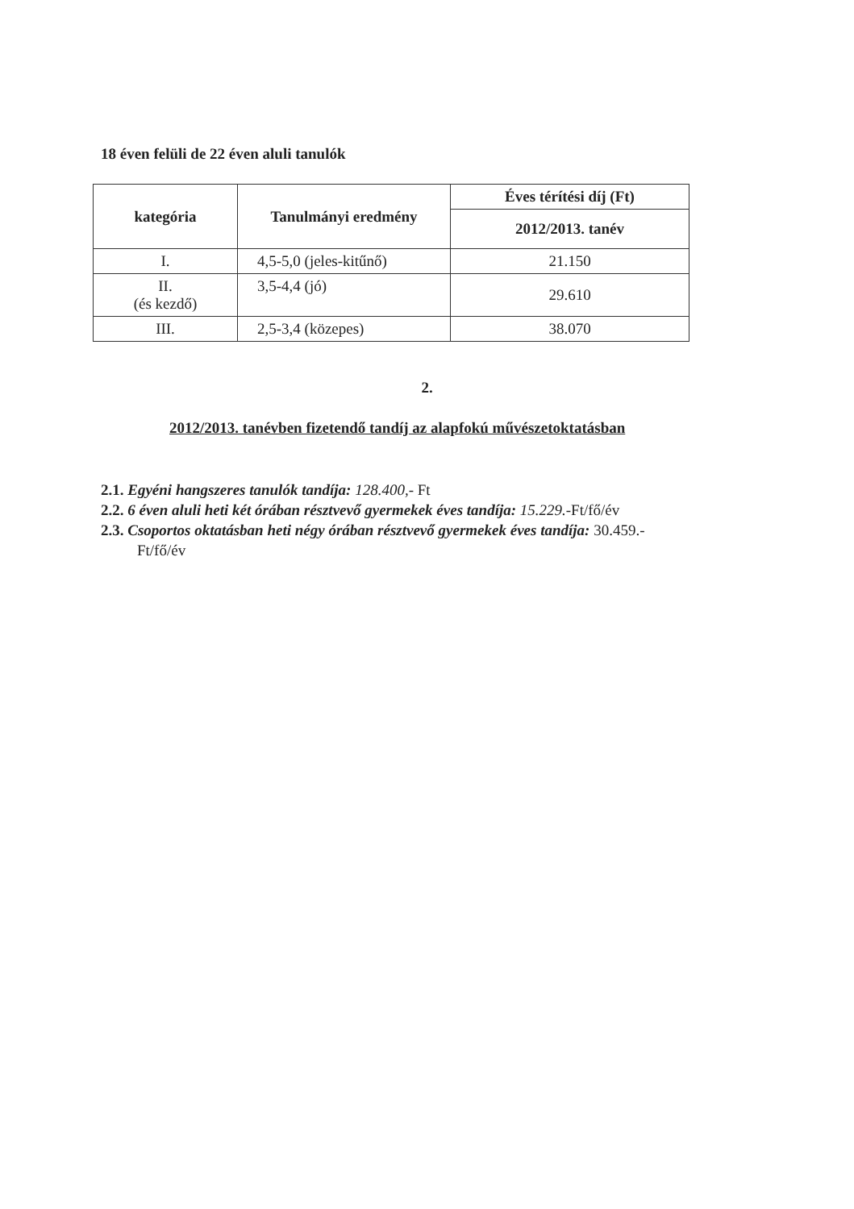18 éven felüli de 22 éven aluli tanulók
| kategória | Tanulmányi eredmény | Éves térítési díj (Ft) |
| --- | --- | --- |
| | | 2012/2013. tanév |
| I. | 4,5-5,0 (jeles-kitűnő) | 21.150 |
| II. (és kezdő) | 3,5-4,4 (jó) | 29.610 |
| III. | 2,5-3,4 (közepes) | 38.070 |
2.
2012/2013. tanévben fizetendő tandíj az alapfokú művészetoktatásban
2.1. Egyéni hangszeres tanulók tandíja: 128.400,- Ft
2.2. 6 éven aluli heti két órában résztvevő gyermekek éves tandíja: 15.229.-Ft/fő/év
2.3. Csoportos oktatásban heti négy órában résztvevő gyermekek éves tandíja: 30.459.-
Ft/fő/év